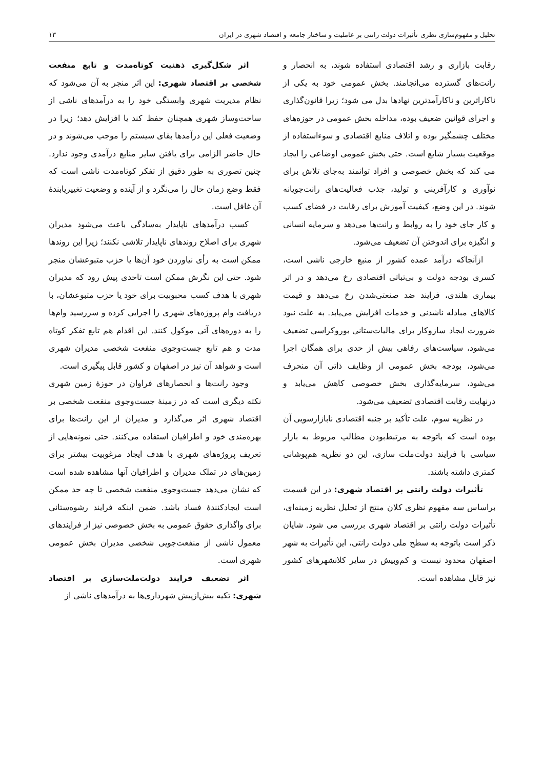تحلیل و مفهوم‌سازی نظری تأثیرات دولت رانتی بر عاملیت و ساختار جامعه و اقتصاد شهری در ایران ۱۳
رقابت بازاری و رشد اقتصادی استفاده شوند، به انحصار و رانت‌های گسترده می‌انجامند. بخش عمومی خود به یکی از ناکاراترین و ناکارآمدترین نهادها بدل می شود؛ زیرا قانون‌گذاری و اجرای قوانین ضعیف بوده، مداخله بخش عمومی در حوزه‌های مختلف چشمگیر بوده و اتلاف منابع اقتصادی و سوءاستفاده از موقعیت بسیار شایع است. حتی بخش عمومی اوضاعی را ایجاد می کند که بخش خصوصی و افراد توانمند به‌جای تلاش برای نوآوری و کارآفرینی و تولید، جذب فعالیت‌های رانت‌جویانه شوند. در این وضع، کیفیت آموزش برای رقابت در فضای کسب و کار جای خود را به روابط و رانت‌ها می‌دهد و سرمایه انسانی و انگیزه برای اندوختن آن تضعیف می‌شود.
ازآنجاکه درآمد عمده کشور از منبع خارجی ناشی است، کسری بودجه دولت و بی‌ثباتی اقتصادی رخ می‌دهد و در اثر بیماری هلندی، فرایند ضد صنعتی‌شدن رخ می‌دهد و قیمت کالاهای مبادله ناشدنی و خدمات افزایش می‌یابد. به علت نبود ضرورت ایجاد سازوکار برای مالیات‌ستانی بوروکراسی تضعیف می‌شود، سیاست‌های رفاهی بیش از حدی برای همگان اجرا می‌شود، بودجه بخش عمومی از وظایف ذاتی آن منحرف می‌شود، سرمایه‌گذاری بخش خصوصی کاهش می‌یابد و درنهایت رقابت اقتصادی تضعیف می‌شود.
در نظریه سوم، علت تأکید بر جنبه اقتصادی نابازارسویی آن بوده است که باتوجه به مرتبط‌بودن مطالب مربوط به بازار سیاسی با فرایند دولت‌ملت سازی، این دو نظریه هم‌پوشانی کمتری داشته باشند.
تأثیرات دولت رانتی بر اقتصاد شهری: در این قسمت براساس سه مفهوم نظری کلان منتج از تحلیل نظریه زمینه‌ای، تأثیرات دولت رانتی بر اقتصاد شهری بررسی می شود. شایان ذکر است باتوجه به سطح ملی دولت رانتی، این تأثیرات به شهر اصفهان محدود نیست و کم‌وبیش در سایر کلانشهرهای کشور نیز قابل مشاهده است.
اثر شکل‌گیری ذهنیت کوتاه‌مدت و تابع منفعت شخصی بر اقتصاد شهری: این اثر منجر به آن می‌شود که نظام مدیریت شهری وابستگی خود را به درآمدهای ناشی از ساخت‌وساز شهری همچنان حفظ کند یا افزایش دهد؛ زیرا در وضعیت فعلی این درآمدها بقای سیستم را موجب می‌شوند و در حال حاضر الزامی برای یافتن سایر منابع درآمدی وجود ندارد. چنین تصوری به طور دقیق از تفکر کوتاه‌مدت ناشی است که فقط وضع زمان حال را می‌نگرد و از آینده و وضعیت تغییریابندهٔ آن غافل است.
کسب درآمدهای ناپایدار به‌سادگی باعث می‌شود مدیران شهری برای اصلاح روندهای ناپایدار تلاشی نکنند؛ زیرا این روندها ممکن است به رأی نیاوردن خود آن‌ها یا حزب متبوعشان منجر شود. حتی این نگرش ممکن است تاحدی پیش رود که مدیران شهری با هدف کسب محبوبیت برای خود یا حزب متبوعشان، با دریافت وام پروژه‌های شهری را اجرایی کرده و سررسید وام‌ها را به دوره‌های آتی موکول کنند. این اقدام هم تابع تفکر کوتاه مدت و هم تابع جست‌وجوی منفعت شخصی مدیران شهری است و شواهد آن نیز در اصفهان و کشور قابل پیگیری است.
وجود رانت‌ها و انحصارهای فراوان در حوزهٔ زمین شهری نکته دیگری است که در زمینهٔ جست‌وجوی منفعت شخصی بر اقتصاد شهری اثر می‌گذارد و مدیران از این رانت‌ها برای بهره‌مندی خود و اطرافیان استفاده می‌کنند. حتی نمونه‌هایی از تعریف پروژه‌های شهری با هدف ایجاد مرغوبیت بیشتر برای زمین‌های در تملک مدیران و اطرافیان آنها مشاهده شده است که نشان می‌دهد جست‌وجوی منفعت شخصی تا چه حد ممکن است ایجادکنندهٔ فساد باشد. ضمن اینکه فرایند رشوه‌ستانی برای واگذاری حقوق عمومی به بخش خصوصی نیز از فرایندهای معمول ناشی از منفعت‌جویی شخصی مدیران بخش عمومی شهری است.
اثر تضعیف فرایند دولت‌ملت‌سازی بر اقتصاد شهری: تکیه بیش‌ازپیش شهرداری‌ها به درآمدهای ناشی از